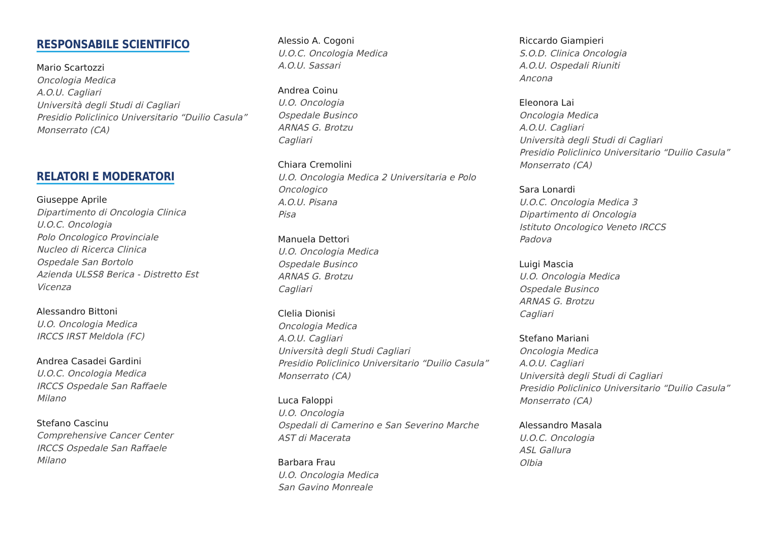RESPONSABILE SCIENTIFICO
Mario Scartozzi
Oncologia Medica
A.O.U. Cagliari
Università degli Studi di Cagliari
Presidio Policlinico Universitario “Duilio Casula”
Monserrato (CA)
RELATORI E MODERATORI
Giuseppe Aprile
Dipartimento di Oncologia Clinica
U.O.C. Oncologia
Polo Oncologico Provinciale
Nucleo di Ricerca Clinica
Ospedale San Bortolo
Azienda ULSS8 Berica - Distretto Est
Vicenza
Alessandro Bittoni
U.O. Oncologia Medica
IRCCS IRST Meldola (FC)
Andrea Casadei Gardini
U.O.C. Oncologia Medica
IRCCS Ospedale San Raffaele
Milano
Stefano Cascinu
Comprehensive Cancer Center
IRCCS Ospedale San Raffaele
Milano
Alessio A. Cogoni
U.O.C. Oncologia Medica
A.O.U. Sassari
Andrea Coinu
U.O. Oncologia
Ospedale Businco
ARNAS G. Brotzu
Cagliari
Chiara Cremolini
U.O. Oncologia Medica 2 Universitaria e Polo Oncologico
A.O.U. Pisana
Pisa
Manuela Dettori
U.O. Oncologia Medica
Ospedale Businco
ARNAS G. Brotzu
Cagliari
Clelia Dionisi
Oncologia Medica
A.O.U. Cagliari
Università degli Studi Cagliari
Presidio Policlinico Universitario “Duilio Casula”
Monserrato (CA)
Luca Faloppi
U.O. Oncologia
Ospedali di Camerino e San Severino Marche
AST di Macerata
Barbara Frau
U.O. Oncologia Medica
San Gavino Monreale
Riccardo Giampieri
S.O.D. Clinica Oncologia
A.O.U. Ospedali Riuniti
Ancona
Eleonora Lai
Oncologia Medica
A.O.U. Cagliari
Università degli Studi di Cagliari
Presidio Policlinico Universitario “Duilio Casula”
Monserrato (CA)
Sara Lonardi
U.O.C. Oncologia Medica 3
Dipartimento di Oncologia
Istituto Oncologico Veneto IRCCS
Padova
Luigi Mascia
U.O. Oncologia Medica
Ospedale Businco
ARNAS G. Brotzu
Cagliari
Stefano Mariani
Oncologia Medica
A.O.U. Cagliari
Università degli Studi di Cagliari
Presidio Policlinico Universitario “Duilio Casula”
Monserrato (CA)
Alessandro Masala
U.O.C. Oncologia
ASL Gallura
Olbia